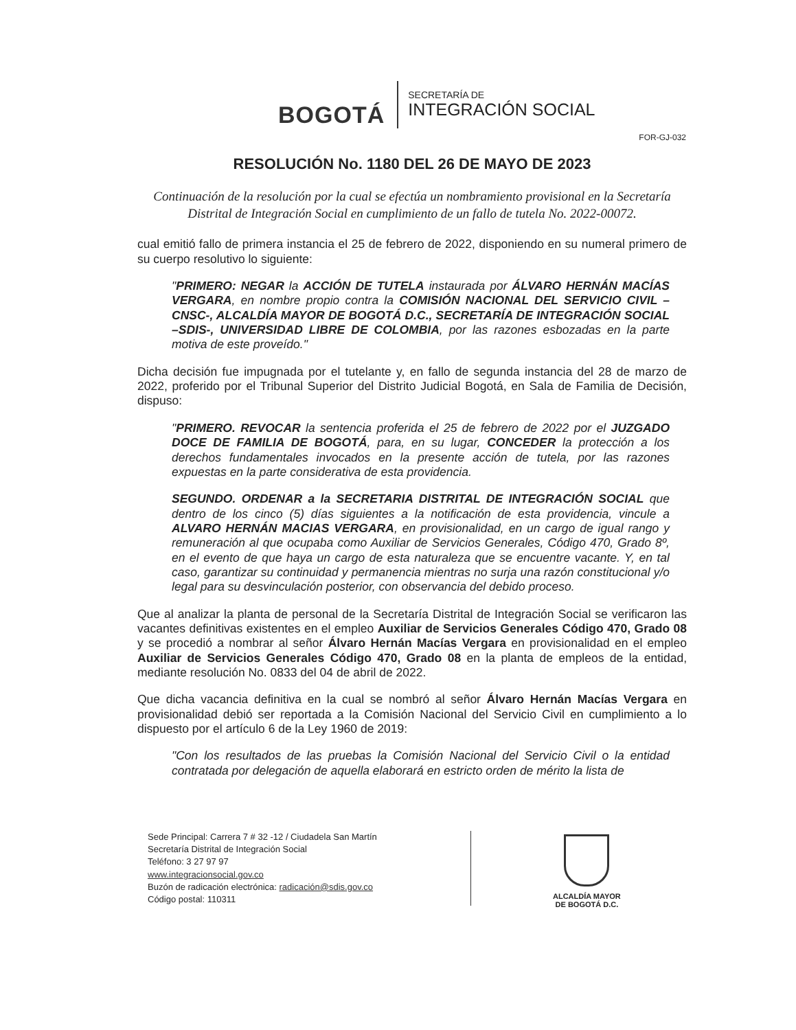BOGOTÁ
SECRETARÍA DE
INTEGRACIÓN SOCIAL
FOR-GJ-032
RESOLUCIÓN No. 1180 DEL 26 DE MAYO DE 2023
Continuación de la resolución por la cual se efectúa un nombramiento provisional en la Secretaría Distrital de Integración Social en cumplimiento de un fallo de tutela No. 2022-00072.
cual emitió fallo de primera instancia el 25 de febrero de 2022, disponiendo en su numeral primero de su cuerpo resolutivo lo siguiente:
"PRIMERO: NEGAR la ACCIÓN DE TUTELA instaurada por ÁLVARO HERNÁN MACÍAS VERGARA, en nombre propio contra la COMISIÓN NACIONAL DEL SERVICIO CIVIL –CNSC-, ALCALDÍA MAYOR DE BOGOTÁ D.C., SECRETARÍA DE INTEGRACIÓN SOCIAL –SDIS-, UNIVERSIDAD LIBRE DE COLOMBIA, por las razones esbozadas en la parte motiva de este proveído."
Dicha decisión fue impugnada por el tutelante y, en fallo de segunda instancia del 28 de marzo de 2022, proferido por el Tribunal Superior del Distrito Judicial Bogotá, en Sala de Familia de Decisión, dispuso:
"PRIMERO. REVOCAR la sentencia proferida el 25 de febrero de 2022 por el JUZGADO DOCE DE FAMILIA DE BOGOTÁ, para, en su lugar, CONCEDER la protección a los derechos fundamentales invocados en la presente acción de tutela, por las razones expuestas en la parte considerativa de esta providencia.
SEGUNDO. ORDENAR a la SECRETARIA DISTRITAL DE INTEGRACIÓN SOCIAL que dentro de los cinco (5) días siguientes a la notificación de esta providencia, vincule a ALVARO HERNÁN MACIAS VERGARA, en provisionalidad, en un cargo de igual rango y remuneración al que ocupaba como Auxiliar de Servicios Generales, Código 470, Grado 8º, en el evento de que haya un cargo de esta naturaleza que se encuentre vacante. Y, en tal caso, garantizar su continuidad y permanencia mientras no surja una razón constitucional y/o legal para su desvinculación posterior, con observancia del debido proceso.
Que al analizar la planta de personal de la Secretaría Distrital de Integración Social se verificaron las vacantes definitivas existentes en el empleo Auxiliar de Servicios Generales Código 470, Grado 08 y se procedió a nombrar al señor Álvaro Hernán Macías Vergara en provisionalidad en el empleo Auxiliar de Servicios Generales Código 470, Grado 08 en la planta de empleos de la entidad, mediante resolución No. 0833 del 04 de abril de 2022.
Que dicha vacancia definitiva en la cual se nombró al señor Álvaro Hernán Macías Vergara en provisionalidad debió ser reportada a la Comisión Nacional del Servicio Civil en cumplimiento a lo dispuesto por el artículo 6 de la Ley 1960 de 2019:
"Con los resultados de las pruebas la Comisión Nacional del Servicio Civil o la entidad contratada por delegación de aquella elaborará en estricto orden de mérito la lista de
Sede Principal: Carrera 7 # 32 -12 / Ciudadela San Martín
Secretaría Distrital de Integración Social
Teléfono: 3 27 97 97
www.integracionsocial.gov.co
Buzón de radicación electrónica: radicación@sdis.gov.co
Código postal: 110311
ALCALDÍA MAYOR
DE BOGOTÁ D.C.